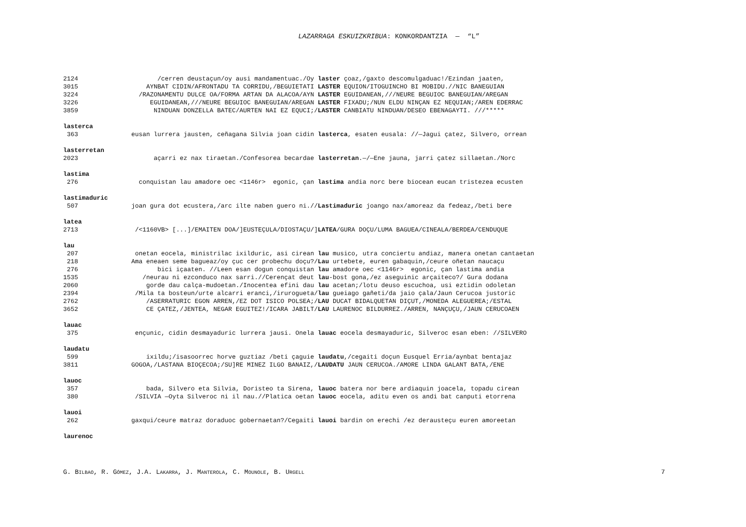LAZARRAGA ESKUIZKRIBUA: KONKORDANTZIA — “L”
2124 /cerren deustaçun/oy ausi mandamentuac./Oy laster çoaz,/gaxto descomulgaduac!/Ezindan jaaten,
3015 AYNBAT CIDIN/AFRONTADU TA CORRIDU,/BEGUIETATI LASTER EQUION/ITOGUINCHO BI MOBIDU.//NIC BANEGUIAN
3224 /RAZONAMENTU DULCE OA/FORMA ARTAN DA ALACOA/AYN LASTER EGUIDANEAN,///NEURE BEGUIOC BANEGUIAN/AREGAN
3226 EGUIDANEAN,///NEURE BEGUIOC BANEGUIAN/AREGAN LASTER FIXADU;/NUN ELDU NINÇAN EZ NEQUIAN;/AREN EDERRAC
3859 NINDUAN DONZELLA BATEC/AURTEN NAI EZ EQUCI;/ LASTER CANBIATU NINDUAN/DESEO EBENAGAYTI. ///*****
lasterca
363 eusan lurrera jausten, ceñagana Silvia joan cidin lasterca, esaten eusala: //—Jagui çatez, Silvero, orrean
lasterretan
2023 açarri ez nax tiraetan./Confesorea becardae lasterretan.—/—Ene jauna, jarri çatez sillaetan./Norc
lastima
276 conquistan lau amadore oec <1146r> egonic, çan lastima andia norc bere biocean eucan tristezea ecusten
lastimaduric
507 joan gura dot ecustera,/arc ilte naben guero ni.// Lastimaduric joango nax/amoreaz da fedeaz,/beti bere
latea
2713 /<1160VB> [...]/EMAITEN DOA/]EUSTEÇULA/DIOSTAÇU/] LATEA/GURA DOÇU/LUMA BAGUEA/CINEALA/BERDEA/CENDUQUE
lau
207 onetan eocela, ministrilac ixilduric, asi cirean lau musico, utra conciertu andiaz, manera onetan cantaetan
218 Ama eneaen seme bagueaz/oy çuc cer probechu doçu?/ Lau urtebete, euren gabaquin,/ceure oñetan naucaçu
276 bici içaaten. //Leen esan dogun conquistan lau amadore oec <1146r> egonic, çan lastima andia
1535 /neurau ni ezconduco nax sarri.//Cerençat deut lau-bost gona,/ez aseguinic arçaiteco?/ Gura dodana
2060 gorde dau calça-mudoetan./Inocentea efini dau lau acetan;/lotu deuso escuchoa, usi eztidin odoletan
2394 /Mila ta bosteun/urte alcarri eranci,/irurogueta/ lau gueiago gañeti/da jaio çala/Jaun Cerucoa justoric
2762 /ASERRATURIC EGON ARREN,/EZ DOT ISICO POLSEA;/ LAU DUCAT BIDALQUETAN DIÇUT,/MONEDA ALEGUEREA;/ESTAL
3652 CE ÇATEZ,/JENTEA, NEGAR EGUITEZ!/ICARA JABILT/ LAU LAURENOC BILDURREZ./ARREN, NANÇUÇU,/JAUN CERUCOAEN
lauac
375 ençunic, cidin desmayaduric lurrera jausi. Onela lauac eocela desmayaduric, Silveroc esan eben: //SILVERO
laudatu
599 ixildu;/isasoorrec horve guztiaz /beti çaguie laudatu,/cegaiti doçun Eusquel Erria/aynbat bentajaz
3811 GOGOA,/LASTANA BIOÇECOA;/SU]RE MINEZ ILGO BANAIZ,/ LAUDATU JAUN CERUCOA./AMORE LINDA GALANT BATA,/ENE
lauoc
357 bada, Silvero eta Silvia, Doristeo ta Sirena, lauoc batera nor bere ardiaquin joacela, topadu cirean
380 /SILVIA —Oyta Silveroc ni il nau.//Platica oetan lauoc eocela, aditu even os andi bat canputi etorrena
lauoi
262 gaxqui/ceure matraz doraduoc gobernaetan?/Cegaiti lauoi bardin on erechi /ez derausteçu euren amoreetan
laurenoc
G. BILBAO, R. GÓMEZ, J.A. LAKARRA, J. MANTEROLA, C. MOUNOLE, B. URGELL 7